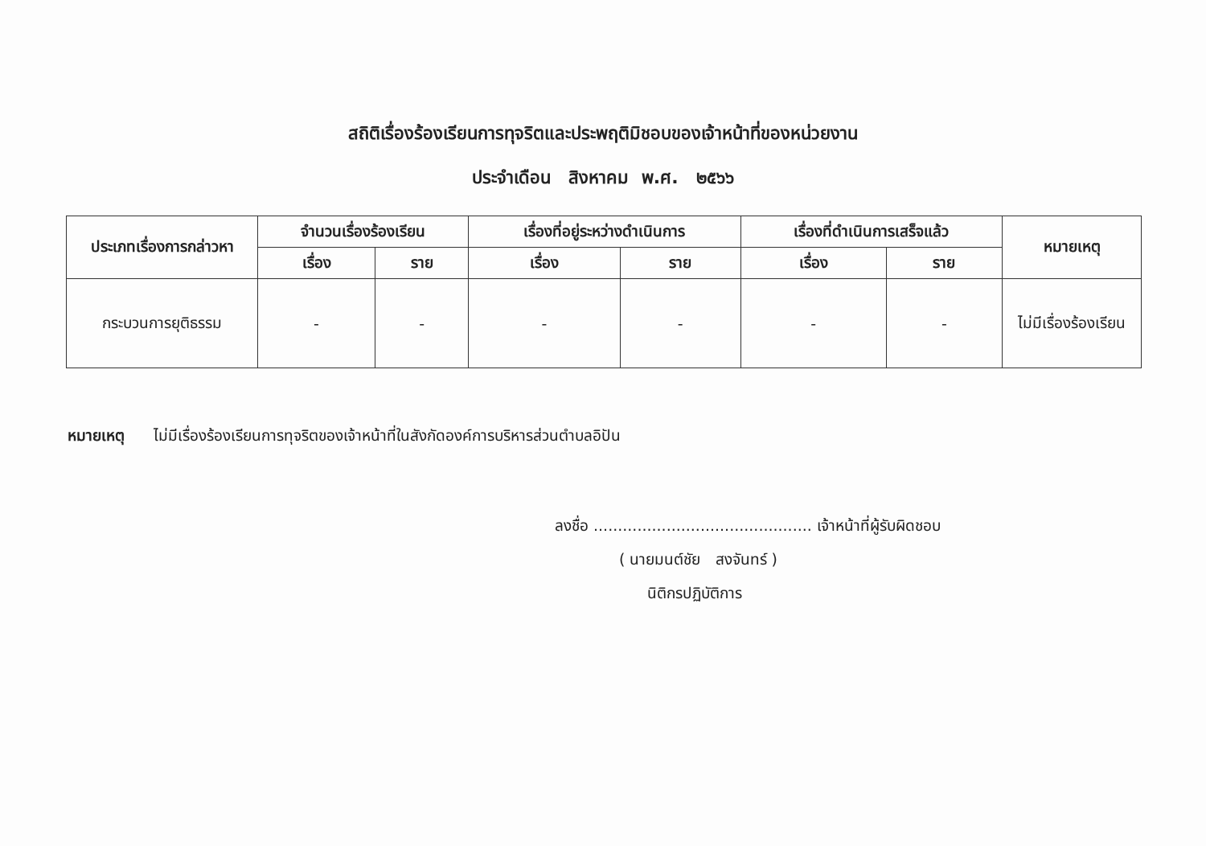สถิติเรื่องร้องเรียนการทุจริตและประพฤติมิชอบของเจ้าหน้าที่ของหน่วยงาน
ประจำเดือน สิงหาคม พ.ศ. ๒๕๖๖
| ประเภทเรื่องการกล่าวหา | จำนวนเรื่องร้องเรียน | | เรื่องที่อยู่ระหว่างดำเนินการ | | เรื่องที่ดำเนินการเสร็จแล้ว | | หมายเหตุ |
| --- | --- | --- | --- | --- | --- | --- | --- |
| | เรื่อง | ราย | เรื่อง | ราย | เรื่อง | ราย | |
| กระบวนการยุติธรรม | - | - | - | - | - | - | ไม่มีเรื่องร้องเรียน |
หมายเหตุ ไม่มีเรื่องร้องเรียนการทุจริตของเจ้าหน้าที่ในสังกัดองค์การบริหารส่วนตำบลอิปัน
ลงชื่อ ............................................. เจ้าหน้าที่ผู้รับผิดชอบ
( นายมนต์ชัย สงจันทร์ )
นิติกรปฏิบัติการ